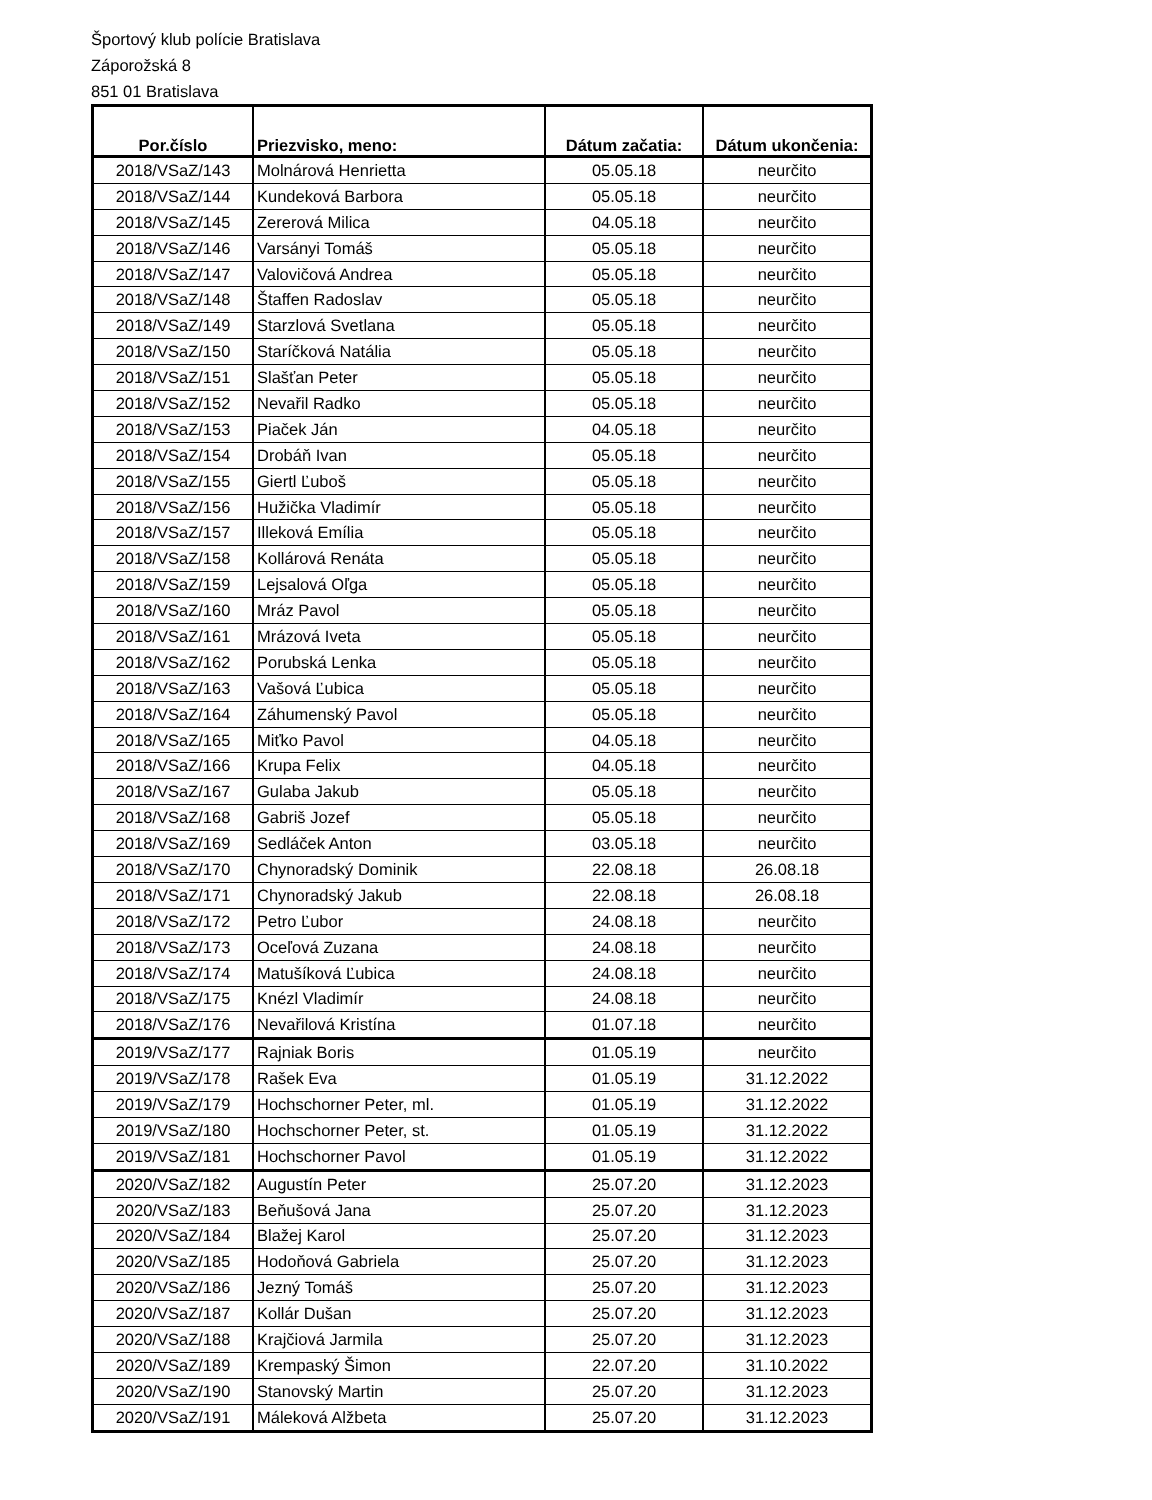Športový klub polície Bratislava
Záporožská 8
851 01 Bratislava
| Por.číslo | Priezvisko, meno: | Dátum začatia: | Dátum ukončenia: |
| --- | --- | --- | --- |
| 2018/VSaZ/143 | Molnárová Henrietta | 05.05.18 | neurčito |
| 2018/VSaZ/144 | Kundeková Barbora | 05.05.18 | neurčito |
| 2018/VSaZ/145 | Zererová Milica | 04.05.18 | neurčito |
| 2018/VSaZ/146 | Varsányi Tomáš | 05.05.18 | neurčito |
| 2018/VSaZ/147 | Valovičová Andrea | 05.05.18 | neurčito |
| 2018/VSaZ/148 | Štaffen Radoslav | 05.05.18 | neurčito |
| 2018/VSaZ/149 | Starzlová Svetlana | 05.05.18 | neurčito |
| 2018/VSaZ/150 | Staríčková Natália | 05.05.18 | neurčito |
| 2018/VSaZ/151 | Slašťan Peter | 05.05.18 | neurčito |
| 2018/VSaZ/152 | Nevařil Radko | 05.05.18 | neurčito |
| 2018/VSaZ/153 | Piaček Ján | 04.05.18 | neurčito |
| 2018/VSaZ/154 | Drobáň Ivan | 05.05.18 | neurčito |
| 2018/VSaZ/155 | Giertl Ľuboš | 05.05.18 | neurčito |
| 2018/VSaZ/156 | Hužička Vladimír | 05.05.18 | neurčito |
| 2018/VSaZ/157 | Illeková Emília | 05.05.18 | neurčito |
| 2018/VSaZ/158 | Kollárová Renáta | 05.05.18 | neurčito |
| 2018/VSaZ/159 | Lejsalová Oľga | 05.05.18 | neurčito |
| 2018/VSaZ/160 | Mráz Pavol | 05.05.18 | neurčito |
| 2018/VSaZ/161 | Mrázová Iveta | 05.05.18 | neurčito |
| 2018/VSaZ/162 | Porubská Lenka | 05.05.18 | neurčito |
| 2018/VSaZ/163 | Vašová Ľubica | 05.05.18 | neurčito |
| 2018/VSaZ/164 | Záhumenský Pavol | 05.05.18 | neurčito |
| 2018/VSaZ/165 | Miťko Pavol | 04.05.18 | neurčito |
| 2018/VSaZ/166 | Krupa Felix | 04.05.18 | neurčito |
| 2018/VSaZ/167 | Gulaba Jakub | 05.05.18 | neurčito |
| 2018/VSaZ/168 | Gabriš Jozef | 05.05.18 | neurčito |
| 2018/VSaZ/169 | Sedláček Anton | 03.05.18 | neurčito |
| 2018/VSaZ/170 | Chynoradský Dominik | 22.08.18 | 26.08.18 |
| 2018/VSaZ/171 | Chynoradský Jakub | 22.08.18 | 26.08.18 |
| 2018/VSaZ/172 | Petro Ľubor | 24.08.18 | neurčito |
| 2018/VSaZ/173 | Oceľová Zuzana | 24.08.18 | neurčito |
| 2018/VSaZ/174 | Matušíková Ľubica | 24.08.18 | neurčito |
| 2018/VSaZ/175 | Knézl Vladimír | 24.08.18 | neurčito |
| 2018/VSaZ/176 | Nevařilová Kristína | 01.07.18 | neurčito |
| 2019/VSaZ/177 | Rajniak Boris | 01.05.19 | neurčito |
| 2019/VSaZ/178 | Rašek Eva | 01.05.19 | 31.12.2022 |
| 2019/VSaZ/179 | Hochschorner Peter, ml. | 01.05.19 | 31.12.2022 |
| 2019/VSaZ/180 | Hochschorner Peter, st. | 01.05.19 | 31.12.2022 |
| 2019/VSaZ/181 | Hochschorner Pavol | 01.05.19 | 31.12.2022 |
| 2020/VSaZ/182 | Augustín Peter | 25.07.20 | 31.12.2023 |
| 2020/VSaZ/183 | Beňušová Jana | 25.07.20 | 31.12.2023 |
| 2020/VSaZ/184 | Blažej Karol | 25.07.20 | 31.12.2023 |
| 2020/VSaZ/185 | Hodoňová Gabriela | 25.07.20 | 31.12.2023 |
| 2020/VSaZ/186 | Jezný Tomáš | 25.07.20 | 31.12.2023 |
| 2020/VSaZ/187 | Kollár Dušan | 25.07.20 | 31.12.2023 |
| 2020/VSaZ/188 | Krajčiová Jarmila | 25.07.20 | 31.12.2023 |
| 2020/VSaZ/189 | Krempaský Šimon | 22.07.20 | 31.10.2022 |
| 2020/VSaZ/190 | Stanovský Martin | 25.07.20 | 31.12.2023 |
| 2020/VSaZ/191 | Máleková Alžbeta | 25.07.20 | 31.12.2023 |